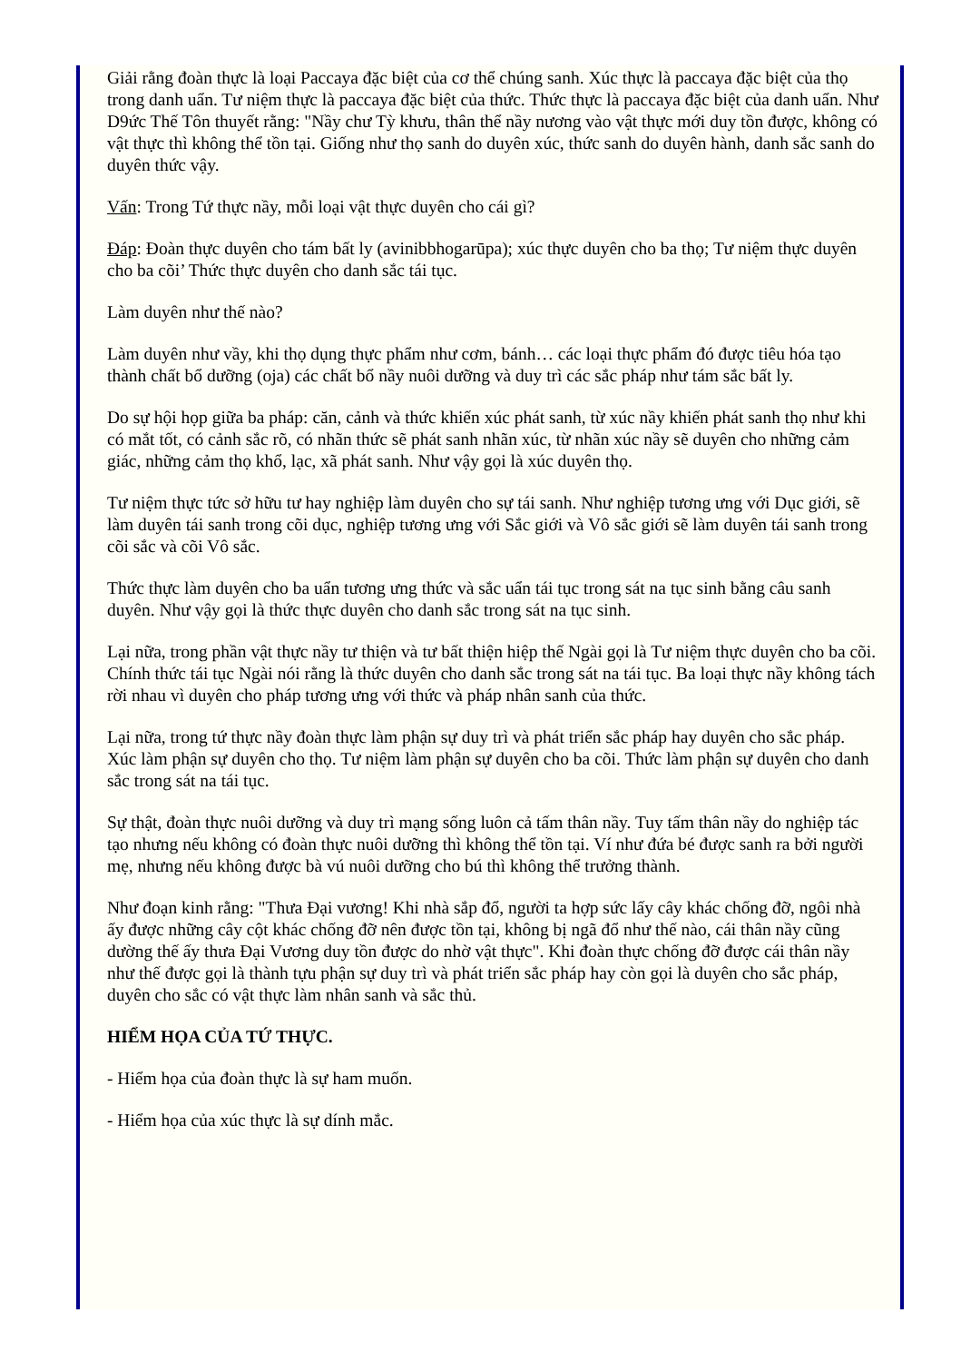Giải rằng đoàn thực là loại Paccaya đặc biệt của cơ thể chúng sanh. Xúc thực là paccaya đặc biệt của thọ trong danh uẩn. Tư niệm thực là paccaya đặc biệt của thức. Thức thực là paccaya đặc biệt của danh uẩn. Như D9ức Thế Tôn thuyết rằng: "Nầy chư Tỳ khưu, thân thể nầy nương vào vật thực mới duy tồn được, không có vật thực thì không thể tồn tại. Giống như thọ sanh do duyên xúc, thức sanh do duyên hành, danh sắc sanh do duyên thức vậy.
Vấn: Trong Tứ thực nầy, mỗi loại vật thực duyên cho cái gì?
Đáp: Đoàn thực duyên cho tám bất ly (avinibbhogarūpa); xúc thực duyên cho ba thọ; Tư niệm thực duyên cho ba cõi’ Thức thực duyên cho danh sắc tái tục.
Làm duyên như thế nào?
Làm duyên như vầy, khi thọ dụng thực phẩm như cơm, bánh… các loại thực phẩm đó được tiêu hóa tạo thành chất bổ dưỡng (oja) các chất bổ nầy nuôi dưỡng và duy trì các sắc pháp như tám sắc bất ly.
Do sự hội họp giữa ba pháp: căn, cảnh và thức khiến xúc phát sanh, từ xúc nầy khiến phát sanh thọ như khi có mắt tốt, có cảnh sắc rõ, có nhãn thức sẽ phát sanh nhãn xúc, từ nhãn xúc nầy sẽ duyên cho những cảm giác, những cảm thọ khổ, lạc, xã phát sanh. Như vậy gọi là xúc duyên thọ.
Tư niệm thực tức sở hữu tư hay nghiệp làm duyên cho sự tái sanh. Như nghiệp tương ưng với Dục giới, sẽ làm duyên tái sanh trong cõi dục, nghiệp tương ưng với Sắc giới và Vô sắc giới sẽ làm duyên tái sanh trong cõi sắc và cõi Vô sắc.
Thức thực làm duyên cho ba uẩn tương ưng thức và sắc uẩn tái tục trong sát na tục sinh bằng câu sanh duyên. Như vậy gọi là thức thực duyên cho danh sắc trong sát na tục sinh.
Lại nữa, trong phần vật thực nầy tư thiện và tư bất thiện hiệp thế Ngài gọi là Tư niệm thực duyên cho ba cõi. Chính thức tái tục Ngài nói rằng là thức duyên cho danh sắc trong sát na tái tục. Ba loại thực nầy không tách rời nhau vì duyên cho pháp tương ưng với thức và pháp nhân sanh của thức.
Lại nữa, trong tứ thực nầy đoàn thực làm phận sự duy trì và phát triển sắc pháp hay duyên cho sắc pháp. Xúc làm phận sự duyên cho thọ. Tư niệm làm phận sự duyên cho ba cõi. Thức làm phận sự duyên cho danh sắc trong sát na tái tục.
Sự thật, đoàn thực nuôi dưỡng và duy trì mạng sống luôn cả tấm thân nầy. Tuy tấm thân nầy do nghiệp tác tạo nhưng nếu không có đoàn thực nuôi dưỡng thì không thể tồn tại. Ví như đứa bé được sanh ra bởi người mẹ, nhưng nếu không được bà vú nuôi dưỡng cho bú thì không thể trưởng thành.
Như đoạn kinh rằng: "Thưa Đại vương! Khi nhà sắp đổ, người ta hợp sức lấy cây khác chống đỡ, ngôi nhà ấy được những cây cột khác chống đỡ nên được tồn tại, không bị ngã đổ như thế nào, cái thân nầy cũng dường thế ấy thưa Đại Vương duy tồn được do nhờ vật thực". Khi đoàn thực chống đỡ được cái thân nầy như thế được gọi là thành tựu phận sự duy trì và phát triển sắc pháp hay còn gọi là duyên cho sắc pháp, duyên cho sắc có vật thực làm nhân sanh và sắc thủ.
HIỂM HỌA CỦA TỨ THỰC.
- Hiểm họa của đoàn thực là sự ham muốn.
- Hiểm họa của xúc thực là sự dính mắc.